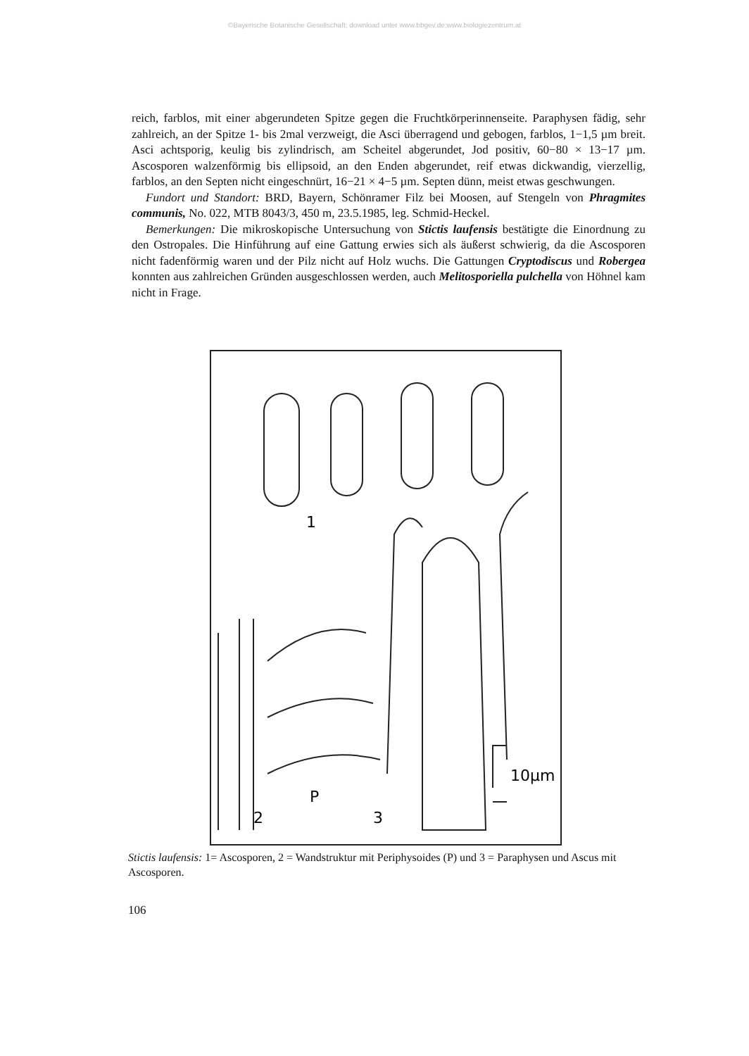©Bayerische Botanische Gesellschaft; download unter www.bbgev.de;www.biologiezentrum.at
reich, farblos, mit einer abgerundeten Spitze gegen die Fruchtkörperinnenseite. Paraphysen fädig, sehr zahlreich, an der Spitze 1- bis 2mal verzweigt, die Asci überragend und gebogen, farblos, 1−1,5 µm breit. Asci achtsporig, keulig bis zylindrisch, am Scheitel abgerundet, Jod positiv, 60−80 × 13−17 µm. Ascosporen walzenförmig bis ellipsoid, an den Enden abgerundet, reif etwas dickwandig, vierzellig, farblos, an den Septen nicht eingeschnürt, 16−21 × 4−5 µm. Septen dünn, meist etwas geschwungen.
Fundort und Standort: BRD, Bayern, Schönramer Filz bei Moosen, auf Stengeln von Phragmites communis, No. 022, MTB 8043/3, 450 m, 23.5.1985, leg. Schmid-Heckel.
Bemerkungen: Die mikroskopische Untersuchung von Stictis laufensis bestätigte die Einordnung zu den Ostropales. Die Hinführung auf eine Gattung erwies sich als äußerst schwierig, da die Ascosporen nicht fadenförmig waren und der Pilz nicht auf Holz wuchs. Die Gattungen Cryptodiscus und Robergea konnten aus zahlreichen Gründen ausgeschlossen werden, auch Melitosporiella pulchella von Höhnel kam nicht in Frage.
1
P
2
3
10µm
Stictis laufensis: 1= Ascosporen, 2 = Wandstruktur mit Periphysoides (P) und 3 = Paraphysen und Ascus mit Ascosporen.
106